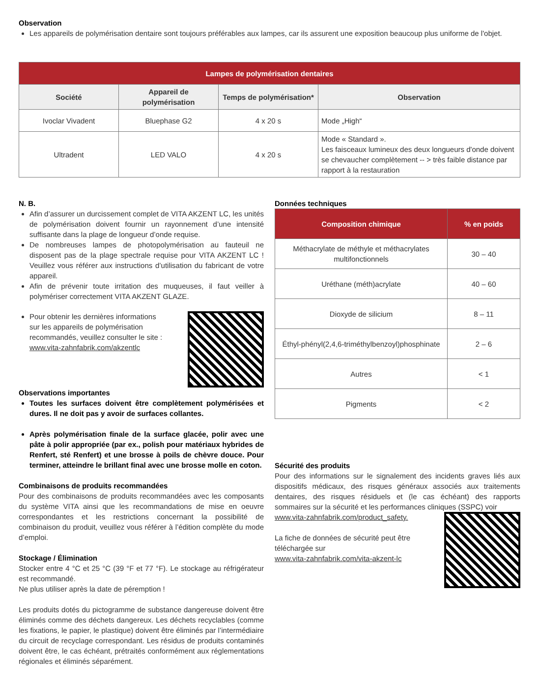Observation
Les appareils de polymérisation dentaire sont toujours préférables aux lampes, car ils assurent une exposition beaucoup plus uniforme de l'objet.
| Lampes de polymérisation dentaires | | | |
| --- | --- | --- | --- |
| Société | Appareil de polymérisation | Temps de polymérisation* | Observation |
| Ivoclar Vivadent | Bluephase G2 | 4 x 20 s | Mode „High“ |
| Ultradent | LED VALO | 4 x 20 s | Mode « Standard ». Les faisceaux lumineux des deux longueurs d'onde doivent se chevaucher complètement -- > très faible distance par rapport à la restauration |
N. B.
Afin d’assurer un durcissement complet de VITA AKZENT LC, les unités de polymérisation doivent fournir un rayonnement d’une intensité suffisante dans la plage de longueur d’onde requise.
De nombreuses lampes de photopolymérisation au fauteuil ne disposent pas de la plage spectrale requise pour VITA AKZENT LC ! Veuillez vous référer aux instructions d’utilisation du fabricant de votre appareil.
Afin de prévenir toute irritation des muqueuses, il faut veiller à polymériser correctement VITA AKZENT GLAZE.
Pour obtenir les dernières informations
sur les appareils de polymérisation
recommandés, veuillez consulter le site :
www.vita-zahnfabrik.com/akzentlc
Observations importantes
Toutes les surfaces doivent être complètement polymérisées et dures. Il ne doit pas y avoir de surfaces collantes.
Après polymérisation finale de la surface glacée, polir avec une pâte à polir appropriée (par ex., polish pour matériaux hybrides de Renfert, sté Renfert) et une brosse à poils de chèvre douce. Pour terminer, atteindre le brillant final avec une brosse molle en coton.
Combinaisons de produits recommandées
Pour des combinaisons de produits recommandées avec les composants du système VITA ainsi que les recommandations de mise en oeuvre correspondantes et les restrictions concernant la possibilité de combinaison du produit, veuillez vous référer à l’édition complète du mode d’emploi.
Stockage / Élimination
Stocker entre 4 °C et 25 °C (39 °F et 77 °F). Le stockage au réfrigérateur est recommandé.
Ne plus utiliser après la date de péremption !
Les produits dotés du pictogramme de substance dangereuse doivent être éliminés comme des déchets dangereux. Les déchets recyclables (comme les fixations, le papier, le plastique) doivent être éliminés par l’intermédiaire du circuit de recyclage correspondant. Les résidus de produits contaminés doivent être, le cas échéant, prétraités conformément aux réglementations régionales et éliminés séparément.
Données techniques
| Composition chimique | % en poids |
| --- | --- |
| Méthacrylate de méthyle et méthacrylates multifonctionnels | 30 – 40 |
| Uréthane (méth)acrylate | 40 – 60 |
| Dioxyde de silicium | 8 – 11 |
| Éthyl-phényl(2,4,6-triméthylbenzoyl)phosphinate | 2 – 6 |
| Autres | < 1 |
| Pigments | < 2 |
Sécurité des produits
Pour des informations sur le signalement des incidents graves liés aux dispositifs médicaux, des risques généraux associés aux traitements dentaires, des risques résiduels et (le cas échéant) des rapports sommaires sur la sécurité et les performances cliniques (SSPC) voir
www.vita-zahnfabrik.com/product_safety.
La fiche de données de sécurité peut être
téléchargée sur
www.vita-zahnfabrik.com/vita-akzent-lc